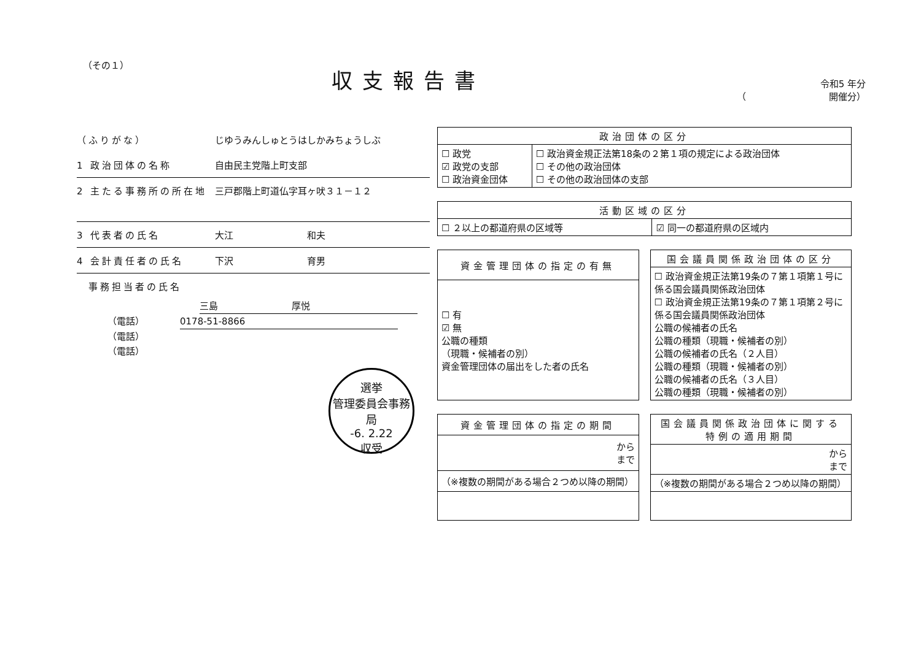（その１）
収支報告書
令和5 年分
（　　　　　　　　　開催分）
（ふりがな） じゆうみんしゅとうはしかみちょうしぶ
1 政治団体の名称 自由民主党階上町支部
2 主たる事務所の所在地 三戸郡階上町道仏字耳ヶ吠３１－１２
3 代表者の氏名 大江　　　　　　　　和夫
4 会計責任者の氏名 下沢　　　　　　　　育男
　事務担当者の氏名
三島　　　　　　　　厚悦
（電話）　0178-51-8866
（電話）
（電話）
選挙
管理委員会事務局
-6. 2.22
収受
| 政治団体の区分 | |
| --- | --- |
| ☐ 政党 ☑ 政党の支部 ☐ 政治資金団体 | ☐ 政治資金規正法第18条の２第１項の規定による政治団体 ☐ その他の政治団体 ☐ その他の政治団体の支部 |
| 活動区域の区分 | |
| --- | --- |
| ☐ ２以上の都道府県の区域等 | ☑ 同一の都道府県の区域内 |
| 資金管理団体の指定の有無 |
| --- |
| ☐ 有 ☑ 無 公職の種類 （現職・候補者の別） 資金管理団体の届出をした者の氏名 |
| 国会議員関係政治団体の区分 |
| --- |
| ☐ 政治資金規正法第19条の７第１項第１号に係る国会議員関係政治団体 ☐ 政治資金規正法第19条の７第１項第２号に係る国会議員関係政治団体 公職の候補者の氏名 公職の種類（現職・候補者の別） 公職の候補者の氏名（２人目） 公職の種類（現職・候補者の別） 公職の候補者の氏名（３人目） 公職の種類（現職・候補者の別） |
| 資金管理団体の指定の期間 |
| --- |
| から まで |
| （※複数の期間がある場合２つめ以降の期間） |
| 国会議員関係政治団体に関する特例の適用期間 |
| --- |
| から まで |
| （※複数の期間がある場合２つめ以降の期間） |